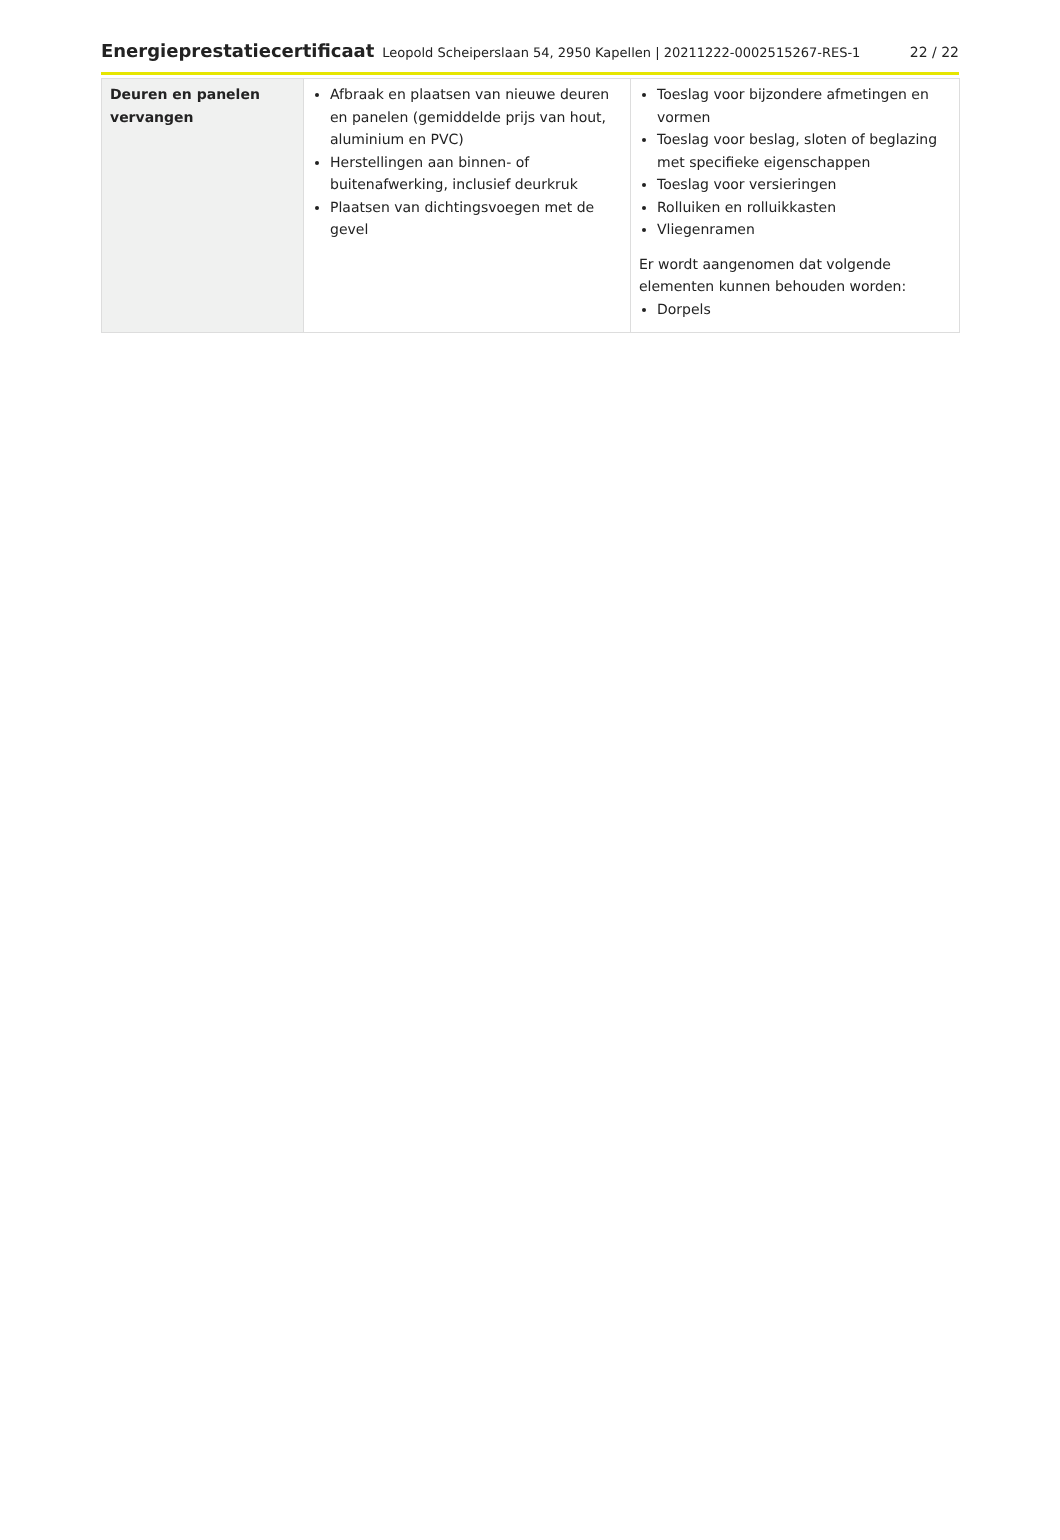Energieprestatiecertificaat Leopold Scheiperslaan 54, 2950 Kapellen | 20211222-0002515267-RES-1 22 / 22
| Deuren en panelen vervangen | Afbraak en plaatsen van nieuwe deuren en panelen (gemiddelde prijs van hout, aluminium en PVC) Herstellingen aan binnen- of buitenafwerking, inclusief deurkruk Plaatsen van dichtingsvoegen met de gevel | Toeslag voor bijzondere afmetingen en vormen Toeslag voor beslag, sloten of beglazing met specifieke eigenschappen Toeslag voor versieringen Rolluiken en rolluikkasten Vliegenramen Er wordt aangenomen dat volgende elementen kunnen behouden worden: Dorpels |